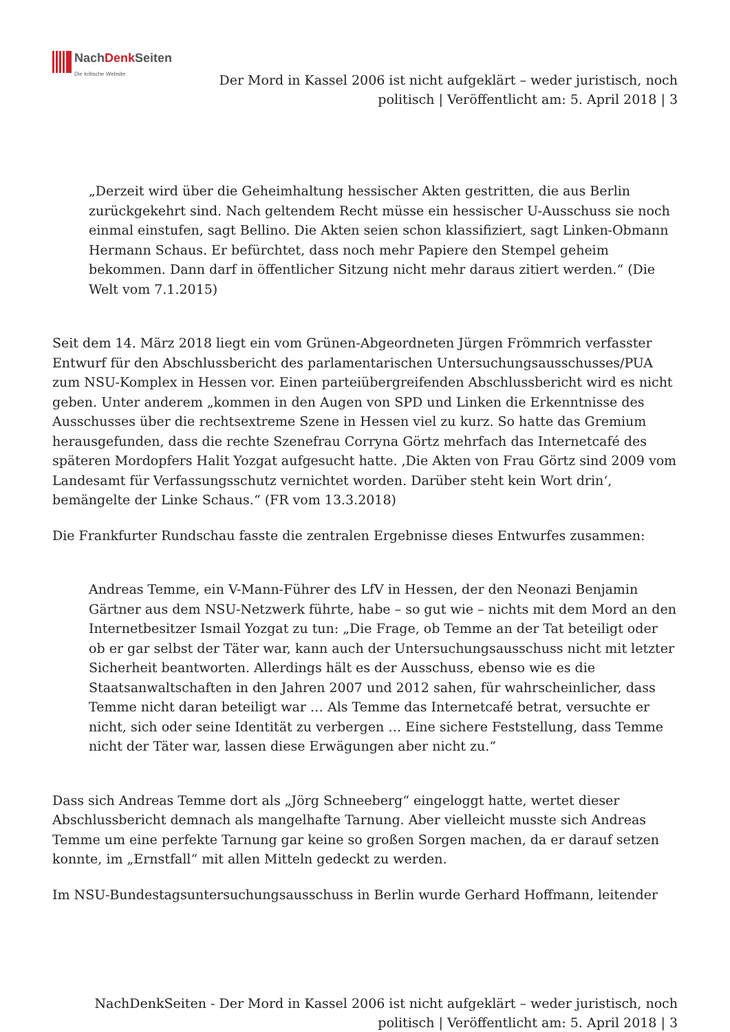NachDenk Seiten
Die kritische Website
Der Mord in Kassel 2006 ist nicht aufgeklärt – weder juristisch, noch
politisch | Veröffentlicht am: 5. April 2018 | 3
„Derzeit wird über die Geheimhaltung hessischer Akten gestritten, die aus Berlin zurückgekehrt sind. Nach geltendem Recht müsse ein hessischer U-Ausschuss sie noch einmal einstufen, sagt Bellino. Die Akten seien schon klassifiziert, sagt Linken-Obmann Hermann Schaus. Er befürchtet, dass noch mehr Papiere den Stempel geheim bekommen. Dann darf in öffentlicher Sitzung nicht mehr daraus zitiert werden.“ (Die Welt vom 7.1.2015)
Seit dem 14. März 2018 liegt ein vom Grünen-Abgeordneten Jürgen Frömmrich verfasster Entwurf für den Abschlussbericht des parlamentarischen Untersuchungsausschusses/PUA zum NSU-Komplex in Hessen vor. Einen parteiübergreifenden Abschlussbericht wird es nicht geben. Unter anderem „kommen in den Augen von SPD und Linken die Erkenntnisse des Ausschusses über die rechtsextreme Szene in Hessen viel zu kurz. So hatte das Gremium herausgefunden, dass die rechte Szenefrau Corryna Görtz mehrfach das Internetcafé des späteren Mordopfers Halit Yozgat aufgesucht hatte. ‚Die Akten von Frau Görtz sind 2009 vom Landesamt für Verfassungsschutz vernichtet worden. Darüber steht kein Wort drin‘, bemängelte der Linke Schaus.“ (FR vom 13.3.2018)
Die Frankfurter Rundschau fasste die zentralen Ergebnisse dieses Entwurfes zusammen:
Andreas Temme, ein V-Mann-Führer des LfV in Hessen, der den Neonazi Benjamin Gärtner aus dem NSU-Netzwerk führte, habe – so gut wie – nichts mit dem Mord an den Internetbesitzer Ismail Yozgat zu tun: „Die Frage, ob Temme an der Tat beteiligt oder ob er gar selbst der Täter war, kann auch der Untersuchungsausschuss nicht mit letzter Sicherheit beantworten. Allerdings hält es der Ausschuss, ebenso wie es die Staatsanwaltschaften in den Jahren 2007 und 2012 sahen, für wahrscheinlicher, dass Temme nicht daran beteiligt war … Als Temme das Internetcafé betrat, versuchte er nicht, sich oder seine Identität zu verbergen … Eine sichere Feststellung, dass Temme nicht der Täter war, lassen diese Erwägungen aber nicht zu.“
Dass sich Andreas Temme dort als „Jörg Schneeberg“ eingeloggt hatte, wertet dieser Abschlussbericht demnach als mangelhafte Tarnung. Aber vielleicht musste sich Andreas Temme um eine perfekte Tarnung gar keine so großen Sorgen machen, da er darauf setzen konnte, im „Ernstfall“ mit allen Mitteln gedeckt zu werden.
Im NSU-Bundestagsuntersuchungsausschuss in Berlin wurde Gerhard Hoffmann, leitender
NachDenkSeiten - Der Mord in Kassel 2006 ist nicht aufgeklärt – weder juristisch, noch
politisch | Veröffentlicht am: 5. April 2018 | 3